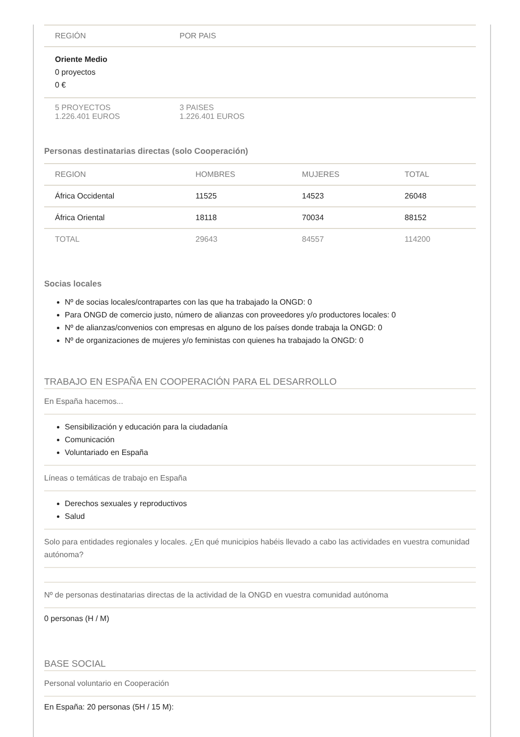| REGIÓN | POR PAIS |
| --- | --- |
| Oriente Medio 0 proyectos 0 € | |
| 5 PROYECTOS 1.226.401 EUROS | 3 PAISES 1.226.401 EUROS |
Personas destinatarias directas (solo Cooperación)
| REGION | HOMBRES | MUJERES | TOTAL |
| --- | --- | --- | --- |
| África Occidental | 11525 | 14523 | 26048 |
| África Oriental | 18118 | 70034 | 88152 |
| TOTAL | 29643 | 84557 | 114200 |
Socias locales
Nº de socias locales/contrapartes con las que ha trabajado la ONGD: 0
Para ONGD de comercio justo, número de alianzas con proveedores y/o productores locales: 0
Nº de alianzas/convenios con empresas en alguno de los países donde trabaja la ONGD: 0
Nº de organizaciones de mujeres y/o feministas con quienes ha trabajado la ONGD: 0
TRABAJO EN ESPAÑA EN COOPERACIÓN PARA EL DESARROLLO
En España hacemos...
Sensibilización y educación para la ciudadanía
Comunicación
Voluntariado en España
Líneas o temáticas de trabajo en España
Derechos sexuales y reproductivos
Salud
Solo para entidades regionales y locales. ¿En qué municipios habéis llevado a cabo las actividades en vuestra comunidad autónoma?
Nº de personas destinatarias directas de la actividad de la ONGD en vuestra comunidad autónoma
0 personas (H / M)
BASE SOCIAL
Personal voluntario en Cooperación
En España: 20 personas (5H / 15 M):